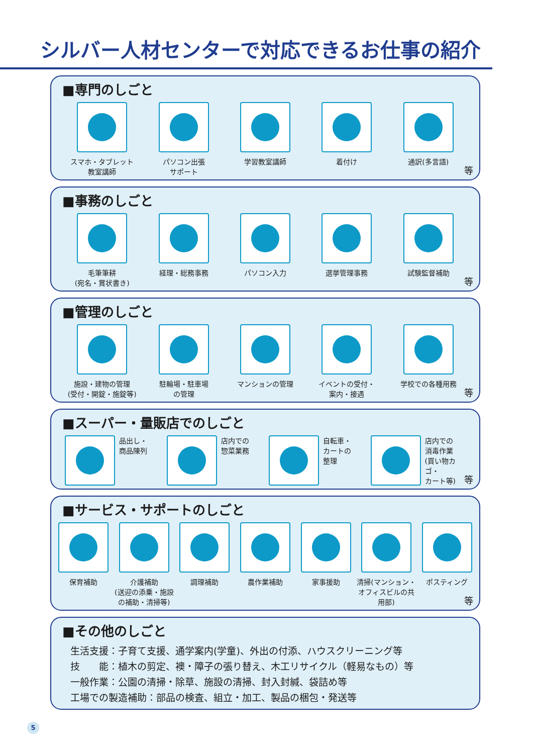シルバー人材センターで対応できるお仕事の紹介
■専門のしごと
スマホ・タブレット
教室講師
パソコン出張
サポート
学習教室講師 着付け 通訳(多言語)
等
■事務のしごと
毛筆筆耕
(宛名・賞状書き)
経理・総務事務 パソコン入力 選挙管理事務 試験監督補助
等
■管理のしごと
施設・建物の管理
(受付・開錠・施錠等)
駐輪場・駐車場
の管理
マンションの管理 イベントの受付・
案内・接遇
学校での各種用務
等
■スーパー・量販店でのしごと
品出し・
商品陳列
店内での
惣菜業務
自転車・
カートの
整理
店内での
消毒作業
(買い物カゴ・
カート等)
等
■サービス・サポートのしごと
保育補助 介護補助
(送迎の添乗・施設の補助・清掃等)
調理補助 農作業補助 家事援助 清掃(マンション・オフィスビルの共用部)
ポスティング
等
■その他のしごと
生活支援：子育て支援、通学案内(学童)、外出の付添、ハウスクリーニング等
技　　能：植木の剪定、襖・障子の張り替え、木工リサイクル（軽易なもの）等
一般作業：公園の清掃・除草、施設の清掃、封入封緘、袋詰め等
工場での製造補助：部品の検査、組立・加工、製品の梱包・発送等
5